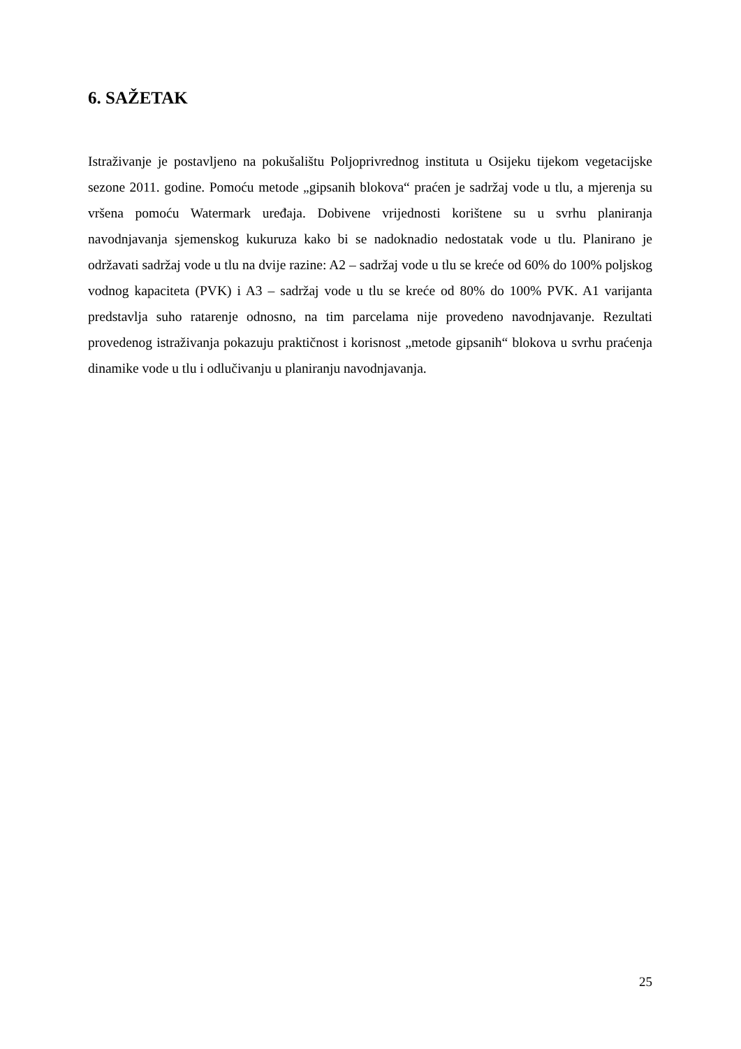6. SAŽETAK
Istraživanje je postavljeno na pokušalištu Poljoprivrednog instituta u Osijeku tijekom vegetacijske sezone 2011. godine. Pomoću metode „gipsanih blokova“ praćen je sadržaj vode u tlu, a mjerenja su vršena pomoću Watermark uređaja. Dobivene vrijednosti korištene su u svrhu planiranja navodnjavanja sjemenskog kukuruza kako bi se nadoknadio nedostatak vode u tlu. Planirano je održavati sadržaj vode u tlu na dvije razine: A2 – sadržaj vode u tlu se kreće od 60% do 100% poljskog vodnog kapaciteta (PVK) i A3 – sadržaj vode u tlu se kreće od 80% do 100% PVK. A1 varijanta predstavlja suho ratarenje odnosno, na tim parcelama nije provedeno navodnjavanje. Rezultati provedenog istraživanja pokazuju praktičnost i korisnost „metode gipsanih“ blokova u svrhu praćenja dinamike vode u tlu i odlučivanju u planiranju navodnjavanja.
25